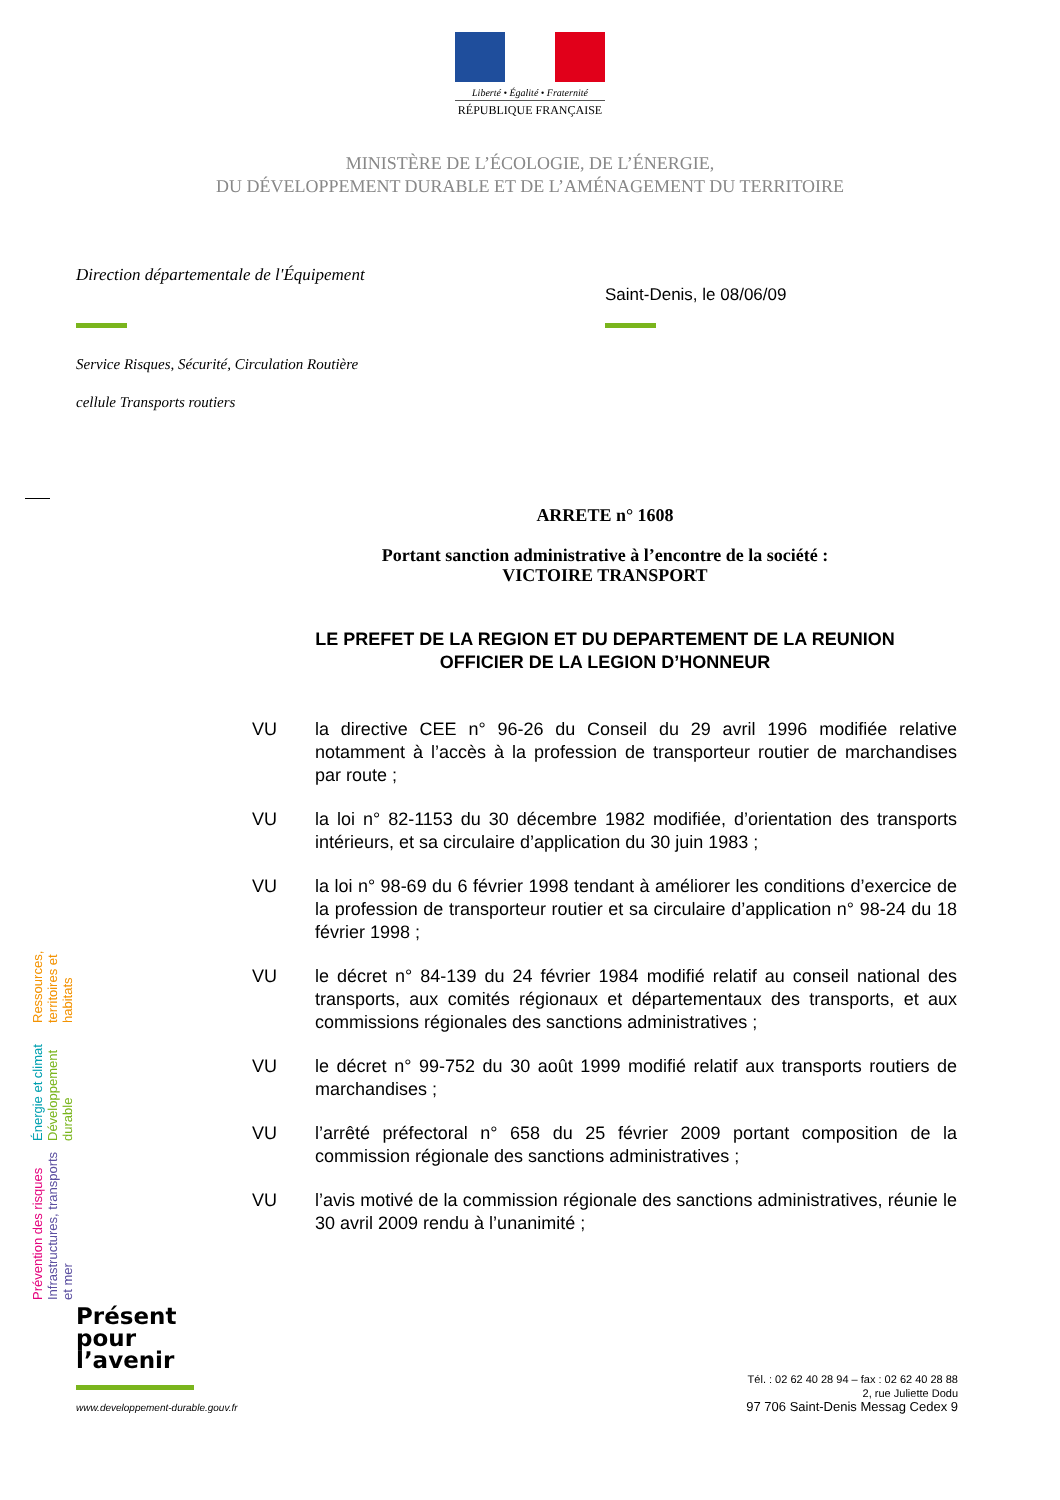Liberté • Égalité • Fraternité
RÉPUBLIQUE FRANÇAISE
MINISTÈRE DE L’ÉCOLOGIE, DE L’ÉNERGIE,
DU DÉVELOPPEMENT DURABLE ET DE L’AMÉNAGEMENT DU TERRITOIRE
Direction départementale de l'Équipement
Saint-Denis, le 08/06/09
Service Risques, Sécurité, Circulation Routière
cellule Transports routiers
ARRETE n° 1608
Portant sanction administrative à l’encontre de la société :
VICTOIRE TRANSPORT
LE PREFET DE LA REGION ET DU DEPARTEMENT DE LA REUNION
OFFICIER DE LA LEGION D’HONNEUR
VU la directive CEE n° 96-26 du Conseil du 29 avril 1996 modifiée relative notamment à l’accès à la profession de transporteur routier de marchandises par route ;
VU la loi n° 82-1153 du 30 décembre 1982 modifiée, d’orientation des transports intérieurs, et sa circulaire d’application du 30 juin 1983 ;
VU la loi n° 98-69 du 6 février 1998 tendant à améliorer les conditions d’exercice de la profession de transporteur routier et sa circulaire d’application n° 98-24 du 18 février 1998 ;
VU le décret n° 84-139 du 24 février 1984 modifié relatif au conseil national des transports, aux comités régionaux et départementaux des transports, et aux commissions régionales des sanctions administratives ;
VU le décret n° 99-752 du 30 août 1999 modifié relatif aux transports routiers de marchandises ;
VU l’arrêté préfectoral n° 658 du 25 février 2009 portant composition de la commission régionale des sanctions administratives ;
VU l’avis motivé de la commission régionale des sanctions administratives, réunie le 30 avril 2009 rendu à l’unanimité ;
Prévention des risques Infrastructures, transports et mer
Énergie et climat Développement durable
Ressources, territoires et habitats
Présent
pour
l’avenir
www.developpement-durable.gouv.fr
Tél. : 02 62 40 28 94 – fax : 02 62 40 28 88
2, rue Juliette Dodu
97 706 Saint-Denis Messag Cedex 9